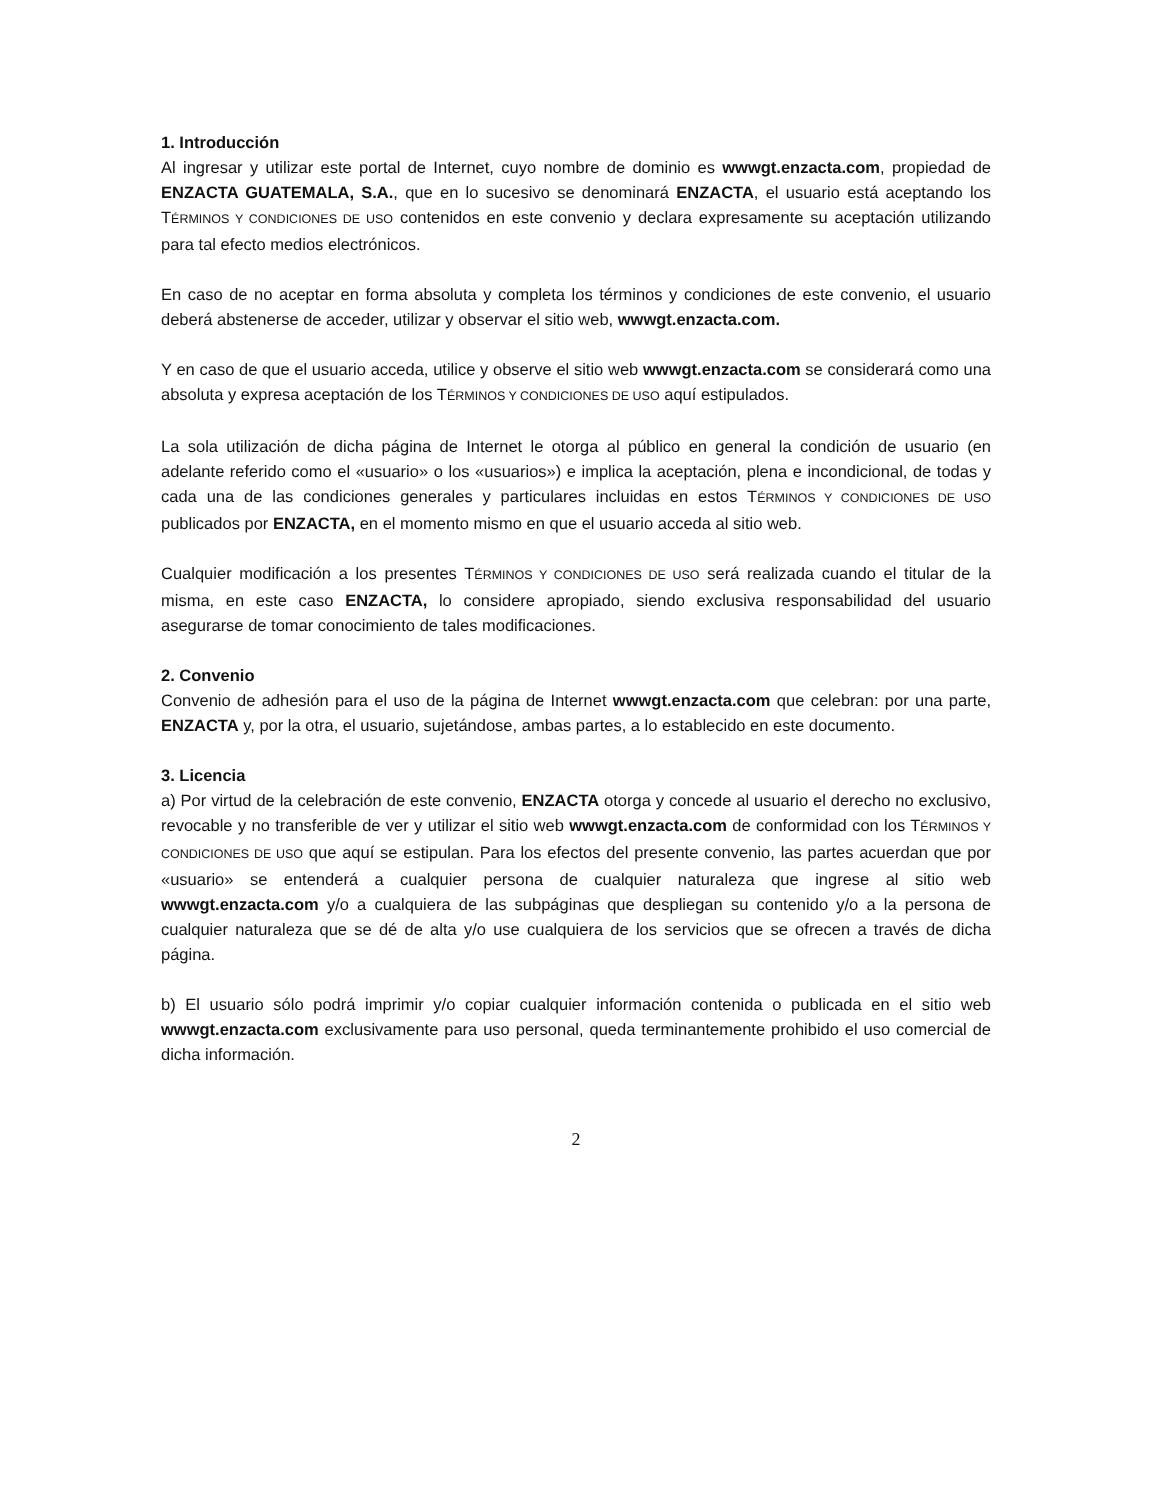1. Introducción
Al ingresar y utilizar este portal de Internet, cuyo nombre de dominio es wwwgt.enzacta.com, propiedad de ENZACTA GUATEMALA, S.A., que en lo sucesivo se denominará ENZACTA, el usuario está aceptando los TÉRMINOS Y CONDICIONES DE USO contenidos en este convenio y declara expresamente su aceptación utilizando para tal efecto medios electrónicos.
En caso de no aceptar en forma absoluta y completa los términos y condiciones de este convenio, el usuario deberá abstenerse de acceder, utilizar y observar el sitio web, wwwgt.enzacta.com.
Y en caso de que el usuario acceda, utilice y observe el sitio web wwwgt.enzacta.com se considerará como una absoluta y expresa aceptación de los TÉRMINOS Y CONDICIONES DE USO aquí estipulados.
La sola utilización de dicha página de Internet le otorga al público en general la condición de usuario (en adelante referido como el «usuario» o los «usuarios») e implica la aceptación, plena e incondicional, de todas y cada una de las condiciones generales y particulares incluidas en estos TÉRMINOS Y CONDICIONES DE USO publicados por ENZACTA, en el momento mismo en que el usuario acceda al sitio web.
Cualquier modificación a los presentes TÉRMINOS Y CONDICIONES DE USO será realizada cuando el titular de la misma, en este caso ENZACTA, lo considere apropiado, siendo exclusiva responsabilidad del usuario asegurarse de tomar conocimiento de tales modificaciones.
2. Convenio
Convenio de adhesión para el uso de la página de Internet wwwgt.enzacta.com que celebran: por una parte, ENZACTA y, por la otra, el usuario, sujetándose, ambas partes, a lo establecido en este documento.
3. Licencia
a) Por virtud de la celebración de este convenio, ENZACTA otorga y concede al usuario el derecho no exclusivo, revocable y no transferible de ver y utilizar el sitio web wwwgt.enzacta.com de conformidad con los TÉRMINOS Y CONDICIONES DE USO que aquí se estipulan. Para los efectos del presente convenio, las partes acuerdan que por «usuario» se entenderá a cualquier persona de cualquier naturaleza que ingrese al sitio web wwwgt.enzacta.com y/o a cualquiera de las subpáginas que despliegan su contenido y/o a la persona de cualquier naturaleza que se dé de alta y/o use cualquiera de los servicios que se ofrecen a través de dicha página.
b) El usuario sólo podrá imprimir y/o copiar cualquier información contenida o publicada en el sitio web wwwgt.enzacta.com exclusivamente para uso personal, queda terminantemente prohibido el uso comercial de dicha información.
2